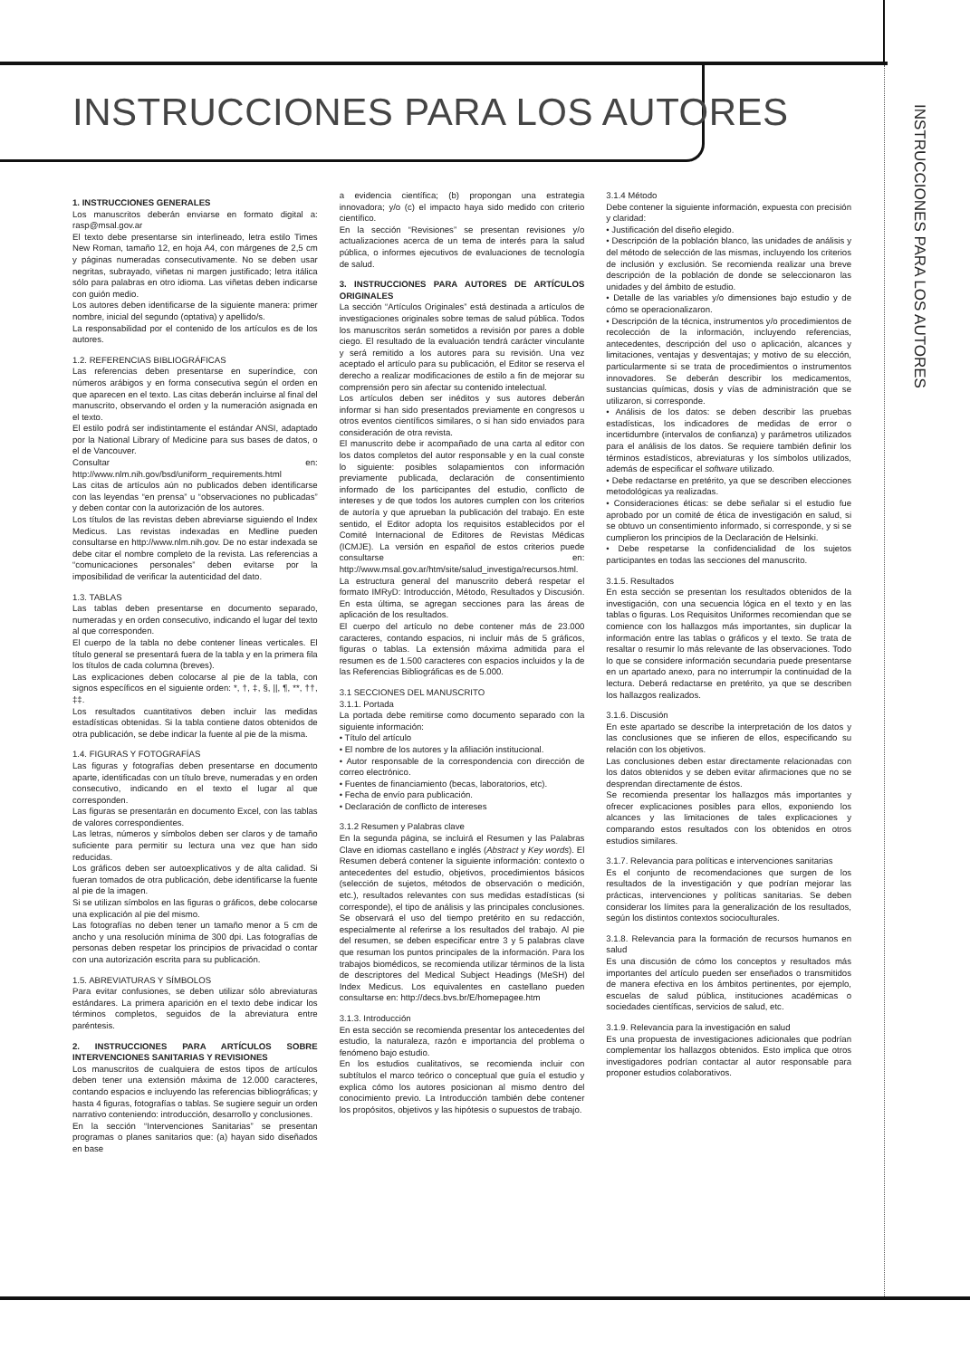INSTRUCCIONES PARA LOS AUTORES
INSTRUCCIONES PARA LOS AUTORES
1. INSTRUCCIONES GENERALES
Los manuscritos deberán enviarse en formato digital a: rasp@msal.gov.ar
El texto debe presentarse sin interlineado, letra estilo Times New Roman, tamaño 12, en hoja A4, con márgenes de 2,5 cm y páginas numeradas consecutivamente. No se deben usar negritas, subrayado, viñetas ni margen justificado; letra itálica sólo para palabras en otro idioma. Las viñetas deben indicarse con guión medio.
Los autores deben identificarse de la siguiente manera: primer nombre, inicial del segundo (optativa) y apellido/s.
La responsabilidad por el contenido de los artículos es de los autores.
1.2. REFERENCIAS BIBLIOGRÁFICAS
Las referencias deben presentarse en superíndice, con números arábigos y en forma consecutiva según el orden en que aparecen en el texto. Las citas deberán incluirse al final del manuscrito, observando el orden y la numeración asignada en el texto.
El estilo podrá ser indistintamente el estándar ANSI, adaptado por la National Library of Medicine para sus bases de datos, o el de Vancouver.
Consultar en: http://www.nlm.nih.gov/bsd/uniform_requirements.html
Las citas de artículos aún no publicados deben identificarse con las leyendas “en prensa” u “observaciones no publicadas” y deben contar con la autorización de los autores.
Los títulos de las revistas deben abreviarse siguiendo el Index Medicus. Las revistas indexadas en Medline pueden consultarse en http://www.nlm.nih.gov. De no estar indexada se debe citar el nombre completo de la revista. Las referencias a “comunicaciones personales” deben evitarse por la imposibilidad de verificar la autenticidad del dato.
1.3. TABLAS
Las tablas deben presentarse en documento separado, numeradas y en orden consecutivo, indicando el lugar del texto al que corresponden.
El cuerpo de la tabla no debe contener líneas verticales. El título general se presentará fuera de la tabla y en la primera fila los títulos de cada columna (breves).
Las explicaciones deben colocarse al pie de la tabla, con signos específicos en el siguiente orden: *, †, ‡, §, ||, ¶, **, ††, ‡‡.
Los resultados cuantitativos deben incluir las medidas estadísticas obtenidas. Si la tabla contiene datos obtenidos de otra publicación, se debe indicar la fuente al pie de la misma.
1.4. FIGURAS Y FOTOGRAFÍAS
Las figuras y fotografías deben presentarse en documento aparte, identificadas con un título breve, numeradas y en orden consecutivo, indicando en el texto el lugar al que corresponden.
Las figuras se presentarán en documento Excel, con las tablas de valores correspondientes.
Las letras, números y símbolos deben ser claros y de tamaño suficiente para permitir su lectura una vez que han sido reducidas.
Los gráficos deben ser autoexplicativos y de alta calidad. Si fueran tomados de otra publicación, debe identificarse la fuente al pie de la imagen.
Si se utilizan símbolos en las figuras o gráficos, debe colocarse una explicación al pie del mismo.
Las fotografías no deben tener un tamaño menor a 5 cm de ancho y una resolución mínima de 300 dpi. Las fotografías de personas deben respetar los principios de privacidad o contar con una autorización escrita para su publicación.
1.5. ABREVIATURAS Y SÍMBOLOS
Para evitar confusiones, se deben utilizar sólo abreviaturas estándares. La primera aparición en el texto debe indicar los términos completos, seguidos de la abreviatura entre paréntesis.
2. INSTRUCCIONES PARA ARTÍCULOS SOBRE INTERVENCIONES SANITARIAS Y REVISIONES
Los manuscritos de cualquiera de estos tipos de artículos deben tener una extensión máxima de 12.000 caracteres, contando espacios e incluyendo las referencias bibliográficas; y hasta 4 figuras, fotografías o tablas. Se sugiere seguir un orden narrativo conteniendo: introducción, desarrollo y conclusiones.
En la sección “Intervenciones Sanitarias” se presentan programas o planes sanitarios que: (a) hayan sido diseñados en base
a evidencia científica; (b) propongan una estrategia innovadora; y/o (c) el impacto haya sido medido con criterio científico.
En la sección “Revisiones” se presentan revisiones y/o actualizaciones acerca de un tema de interés para la salud pública, o informes ejecutivos de evaluaciones de tecnología de salud.
3. INSTRUCCIONES PARA AUTORES DE ARTÍCULOS ORIGINALES
La sección “Artículos Originales” está destinada a artículos de investigaciones originales sobre temas de salud pública. Todos los manuscritos serán sometidos a revisión por pares a doble ciego. El resultado de la evaluación tendrá carácter vinculante y será remitido a los autores para su revisión. Una vez aceptado el artículo para su publicación, el Editor se reserva el derecho a realizar modificaciones de estilo a fin de mejorar su comprensión pero sin afectar su contenido intelectual.
Los artículos deben ser inéditos y sus autores deberán informar si han sido presentados previamente en congresos u otros eventos científicos similares, o si han sido enviados para consideración de otra revista.
El manuscrito debe ir acompañado de una carta al editor con los datos completos del autor responsable y en la cual conste lo siguiente: posibles solapamientos con información previamente publicada, declaración de consentimiento informado de los participantes del estudio, conflicto de intereses y de que todos los autores cumplen con los criterios de autoría y que aprueban la publicación del trabajo. En este sentido, el Editor adopta los requisitos establecidos por el Comité Internacional de Editores de Revistas Médicas (ICMJE). La versión en español de estos criterios puede consultarse en: http://www.msal.gov.ar/htm/site/salud_investiga/recursos.html.
La estructura general del manuscrito deberá respetar el formato IMRyD: Introducción, Método, Resultados y Discusión. En esta última, se agregan secciones para las áreas de aplicación de los resultados.
El cuerpo del artículo no debe contener más de 23.000 caracteres, contando espacios, ni incluir más de 5 gráficos, figuras o tablas. La extensión máxima admitida para el resumen es de 1.500 caracteres con espacios incluidos y la de las Referencias Bibliográficas es de 5.000.
3.1 SECCIONES DEL MANUSCRITO
3.1.1. Portada
La portada debe remitirse como documento separado con la siguiente información:
• Título del artículo
• El nombre de los autores y la afiliación institucional.
• Autor responsable de la correspondencia con dirección de correo electrónico.
• Fuentes de financiamiento (becas, laboratorios, etc).
• Fecha de envío para publicación.
• Declaración de conflicto de intereses
3.1.2 Resumen y Palabras clave
En la segunda página, se incluirá el Resumen y las Palabras Clave en idiomas castellano e inglés (Abstract y Key words). El Resumen deberá contener la siguiente información: contexto o antecedentes del estudio, objetivos, procedimientos básicos (selección de sujetos, métodos de observación o medición, etc.), resultados relevantes con sus medidas estadísticas (si corresponde), el tipo de análisis y las principales conclusiones. Se observará el uso del tiempo pretérito en su redacción, especialmente al referirse a los resultados del trabajo. Al pie del resumen, se deben especificar entre 3 y 5 palabras clave que resuman los puntos principales de la información. Para los trabajos biomédicos, se recomienda utilizar términos de la lista de descriptores del Medical Subject Headings (MeSH) del Index Medicus. Los equivalentes en castellano pueden consultarse en: http://decs.bvs.br/E/homepagee.htm
3.1.3. Introducción
En esta sección se recomienda presentar los antecedentes del estudio, la naturaleza, razón e importancia del problema o fenómeno bajo estudio.
En los estudios cualitativos, se recomienda incluir con subtítulos el marco teórico o conceptual que guía el estudio y explica cómo los autores posicionan al mismo dentro del conocimiento previo. La Introducción también debe contener los propósitos, objetivos y las hipótesis o supuestos de trabajo.
3.1.4 Método
Debe contener la siguiente información, expuesta con precisión y claridad:
• Justificación del diseño elegido.
• Descripción de la población blanco, las unidades de análisis y del método de selección de las mismas, incluyendo los criterios de inclusión y exclusión. Se recomienda realizar una breve descripción de la población de donde se seleccionaron las unidades y del ámbito de estudio.
• Detalle de las variables y/o dimensiones bajo estudio y de cómo se operacionalizaron.
• Descripción de la técnica, instrumentos y/o procedimientos de recolección de la información, incluyendo referencias, antecedentes, descripción del uso o aplicación, alcances y limitaciones, ventajas y desventajas; y motivo de su elección, particularmente si se trata de procedimientos o instrumentos innovadores. Se deberán describir los medicamentos, sustancias químicas, dosis y vías de administración que se utilizaron, si corresponde.
• Análisis de los datos: se deben describir las pruebas estadísticas, los indicadores de medidas de error o incertidumbre (intervalos de confianza) y parámetros utilizados para el análisis de los datos. Se requiere también definir los términos estadísticos, abreviaturas y los símbolos utilizados, además de especificar el software utilizado.
• Debe redactarse en pretérito, ya que se describen elecciones metodológicas ya realizadas.
• Consideraciones éticas: se debe señalar si el estudio fue aprobado por un comité de ética de investigación en salud, si se obtuvo un consentimiento informado, si corresponde, y si se cumplieron los principios de la Declaración de Helsinki.
• Debe respetarse la confidencialidad de los sujetos participantes en todas las secciones del manuscrito.
3.1.5. Resultados
En esta sección se presentan los resultados obtenidos de la investigación, con una secuencia lógica en el texto y en las tablas o figuras. Los Requisitos Uniformes recomiendan que se comience con los hallazgos más importantes, sin duplicar la información entre las tablas o gráficos y el texto. Se trata de resaltar o resumir lo más relevante de las observaciones. Todo lo que se considere información secundaria puede presentarse en un apartado anexo, para no interrumpir la continuidad de la lectura. Deberá redactarse en pretérito, ya que se describen los hallazgos realizados.
3.1.6. Discusión
En este apartado se describe la interpretación de los datos y las conclusiones que se infieren de ellos, especificando su relación con los objetivos.
Las conclusiones deben estar directamente relacionadas con los datos obtenidos y se deben evitar afirmaciones que no se desprendan directamente de éstos.
Se recomienda presentar los hallazgos más importantes y ofrecer explicaciones posibles para ellos, exponiendo los alcances y las limitaciones de tales explicaciones y comparando estos resultados con los obtenidos en otros estudios similares.
3.1.7. Relevancia para políticas e intervenciones sanitarias
Es el conjunto de recomendaciones que surgen de los resultados de la investigación y que podrían mejorar las prácticas, intervenciones y políticas sanitarias. Se deben considerar los límites para la generalización de los resultados, según los distintos contextos socioculturales.
3.1.8. Relevancia para la formación de recursos humanos en salud
Es una discusión de cómo los conceptos y resultados más importantes del artículo pueden ser enseñados o transmitidos de manera efectiva en los ámbitos pertinentes, por ejemplo, escuelas de salud pública, instituciones académicas o sociedades científicas, servicios de salud, etc.
3.1.9. Relevancia para la investigación en salud
Es una propuesta de investigaciones adicionales que podrían complementar los hallazgos obtenidos. Esto implica que otros investigadores podrían contactar al autor responsable para proponer estudios colaborativos.